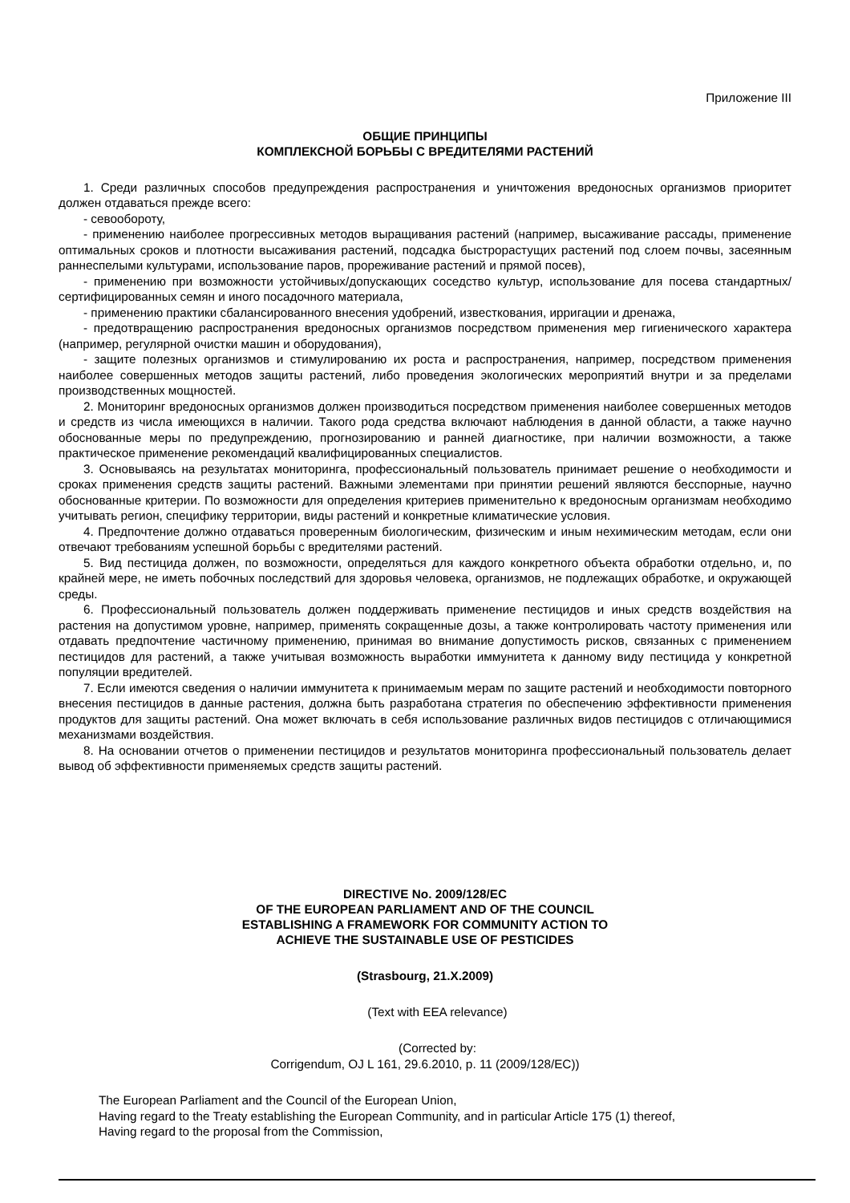Приложение III
ОБЩИЕ ПРИНЦИПЫ
КОМПЛЕКСНОЙ БОРЬБЫ С ВРЕДИТЕЛЯМИ РАСТЕНИЙ
1. Среди различных способов предупреждения распространения и уничтожения вредоносных организмов приоритет должен отдаваться прежде всего:
- севообороту,
- применению наиболее прогрессивных методов выращивания растений (например, высаживание рассады, применение оптимальных сроков и плотности высаживания растений, подсадка быстрорастущих растений под слоем почвы, засеянным раннеспелыми культурами, использование паров, прореживание растений и прямой посев),
- применению при возможности устойчивых/допускающих соседство культур, использование для посева стандартных/сертифицированных семян и иного посадочного материала,
- применению практики сбалансированного внесения удобрений, известкования, ирригации и дренажа,
- предотвращению распространения вредоносных организмов посредством применения мер гигиенического характера (например, регулярной очистки машин и оборудования),
- защите полезных организмов и стимулированию их роста и распространения, например, посредством применения наиболее совершенных методов защиты растений, либо проведения экологических мероприятий внутри и за пределами производственных мощностей.
2. Мониторинг вредоносных организмов должен производиться посредством применения наиболее совершенных методов и средств из числа имеющихся в наличии. Такого рода средства включают наблюдения в данной области, а также научно обоснованные меры по предупреждению, прогнозированию и ранней диагностике, при наличии возможности, а также практическое применение рекомендаций квалифицированных специалистов.
3. Основываясь на результатах мониторинга, профессиональный пользователь принимает решение о необходимости и сроках применения средств защиты растений. Важными элементами при принятии решений являются бесспорные, научно обоснованные критерии. По возможности для определения критериев применительно к вредоносным организмам необходимо учитывать регион, специфику территории, виды растений и конкретные климатические условия.
4. Предпочтение должно отдаваться проверенным биологическим, физическим и иным нехимическим методам, если они отвечают требованиям успешной борьбы с вредителями растений.
5. Вид пестицида должен, по возможности, определяться для каждого конкретного объекта обработки отдельно, и, по крайней мере, не иметь побочных последствий для здоровья человека, организмов, не подлежащих обработке, и окружающей среды.
6. Профессиональный пользователь должен поддерживать применение пестицидов и иных средств воздействия на растения на допустимом уровне, например, применять сокращенные дозы, а также контролировать частоту применения или отдавать предпочтение частичному применению, принимая во внимание допустимость рисков, связанных с применением пестицидов для растений, а также учитывая возможность выработки иммунитета к данному виду пестицида у конкретной популяции вредителей.
7. Если имеются сведения о наличии иммунитета к принимаемым мерам по защите растений и необходимости повторного внесения пестицидов в данные растения, должна быть разработана стратегия по обеспечению эффективности применения продуктов для защиты растений. Она может включать в себя использование различных видов пестицидов с отличающимися механизмами воздействия.
8. На основании отчетов о применении пестицидов и результатов мониторинга профессиональный пользователь делает вывод об эффективности применяемых средств защиты растений.
DIRECTIVE No. 2009/128/EC
OF THE EUROPEAN PARLIAMENT AND OF THE COUNCIL
ESTABLISHING A FRAMEWORK FOR COMMUNITY ACTION TO
ACHIEVE THE SUSTAINABLE USE OF PESTICIDES
(Strasbourg, 21.X.2009)
(Text with EEA relevance)
(Corrected by:
Corrigendum, OJ L 161, 29.6.2010, p. 11 (2009/128/EC))
The European Parliament and the Council of the European Union,
Having regard to the Treaty establishing the European Community, and in particular Article 175 (1) thereof,
Having regard to the proposal from the Commission,